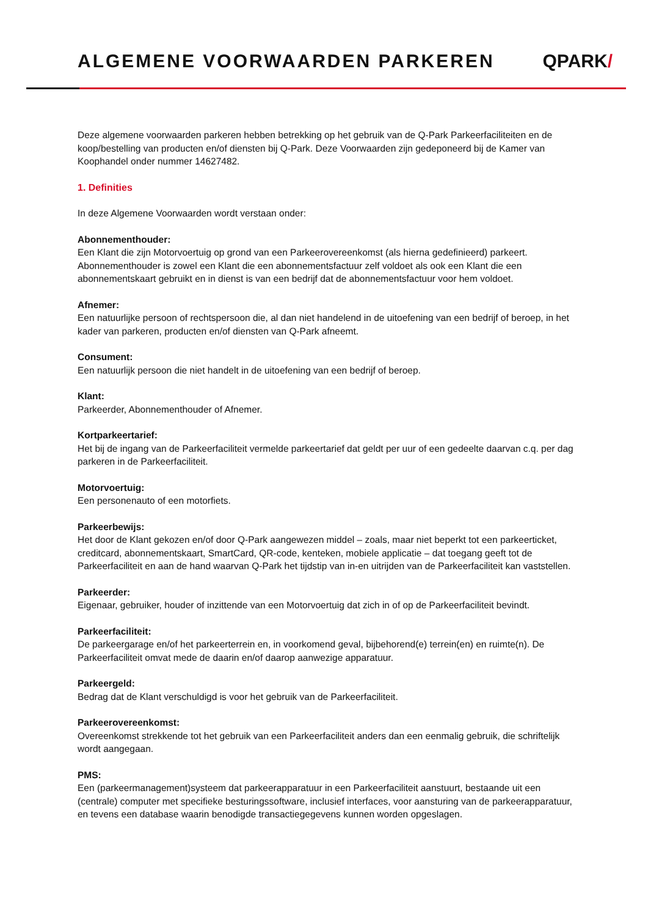ALGEMENE VOORWAARDEN PARKEREN QPARK/
Deze algemene voorwaarden parkeren hebben betrekking op het gebruik van de Q-Park Parkeerfaciliteiten en de koop/bestelling van producten en/of diensten bij Q-Park. Deze Voorwaarden zijn gedeponeerd bij de Kamer van Koophandel onder nummer 14627482.
1. Definities
In deze Algemene Voorwaarden wordt verstaan onder:
Abonnementhouder:
Een Klant die zijn Motorvoertuig op grond van een Parkeerovereenkomst (als hierna gedefinieerd) parkeert. Abonnementhouder is zowel een Klant die een abonnementsfactuur zelf voldoet als ook een Klant die een abonnementskaart gebruikt en in dienst is van een bedrijf dat de abonnementsfactuur voor hem voldoet.
Afnemer:
Een natuurlijke persoon of rechtspersoon die, al dan niet handelend in de uitoefening van een bedrijf of beroep, in het kader van parkeren, producten en/of diensten van Q-Park afneemt.
Consument:
Een natuurlijk persoon die niet handelt in de uitoefening van een bedrijf of beroep.
Klant:
Parkeerder, Abonnementhouder of Afnemer.
Kortparkeertarief:
Het bij de ingang van de Parkeerfaciliteit vermelde parkeertarief dat geldt per uur of een gedeelte daarvan c.q. per dag parkeren in de Parkeerfaciliteit.
Motorvoertuig:
Een personenauto of een motorfiets.
Parkeerbewijs:
Het door de Klant gekozen en/of door Q-Park aangewezen middel – zoals, maar niet beperkt tot een parkeerticket, creditcard, abonnementskaart, SmartCard, QR-code, kenteken, mobiele applicatie – dat toegang geeft tot de Parkeerfaciliteit en aan de hand waarvan Q-Park het tijdstip van in-en uitrijden van de Parkeerfaciliteit kan vaststellen.
Parkeerder:
Eigenaar, gebruiker, houder of inzittende van een Motorvoertuig dat zich in of op de Parkeerfaciliteit bevindt.
Parkeerfaciliteit:
De parkeergarage en/of het parkeerterrein en, in voorkomend geval, bijbehorend(e) terrein(en) en ruimte(n). De Parkeerfaciliteit omvat mede de daarin en/of daarop aanwezige apparatuur.
Parkeergeld:
Bedrag dat de Klant verschuldigd is voor het gebruik van de Parkeerfaciliteit.
Parkeerovereenkomst:
Overeenkomst strekkende tot het gebruik van een Parkeerfaciliteit anders dan een eenmalig gebruik, die schriftelijk wordt aangegaan.
PMS:
Een (parkeermanagement)systeem dat parkeerapparatuur in een Parkeerfaciliteit aanstuurt, bestaande uit een (centrale) computer met specifieke besturingssoftware, inclusief interfaces, voor aansturing van de parkeerapparatuur, en tevens een database waarin benodigde transactiegegevens kunnen worden opgeslagen.